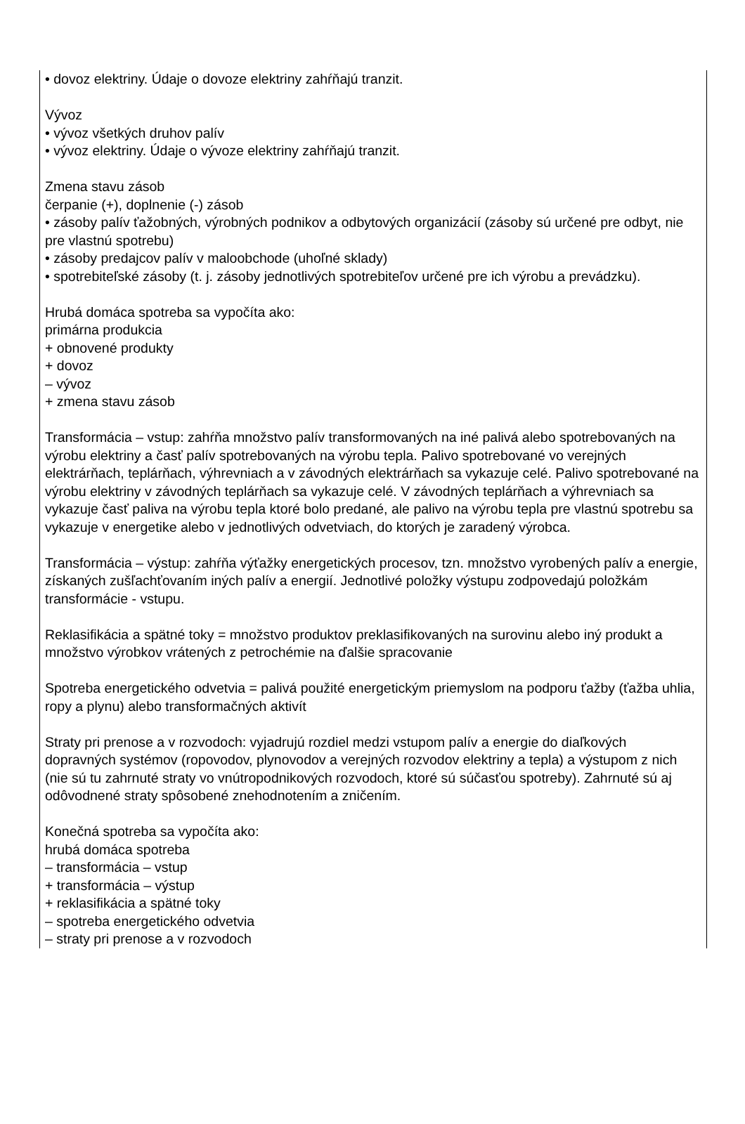• dovoz elektriny. Údaje o dovoze elektriny zahŕňajú tranzit.
Vývoz
• vývoz všetkých druhov palív
• vývoz elektriny. Údaje o vývoze elektriny zahŕňajú tranzit.
Zmena stavu zásob
čerpanie (+), doplnenie (-) zásob
• zásoby palív ťažobných, výrobných podnikov a odbytových organizácií (zásoby sú určené pre odbyt, nie pre vlastnú spotrebu)
• zásoby predajcov palív v maloobchode (uhoľné sklady)
• spotrebiteľské zásoby (t. j. zásoby jednotlivých spotrebiteľov určené pre ich výrobu a prevádzku).
Hrubá domáca spotreba sa vypočíta ako:
primárna produkcia
+ obnovené produkty
+ dovoz
– vývoz
+ zmena stavu zásob
Transformácia – vstup: zahŕňa množstvo palív transformovaných na iné palivá alebo spotrebovaných na výrobu elektriny a časť palív spotrebovaných na výrobu tepla. Palivo spotrebované vo verejných elektrárňach, teplárňach, výhrevniach a v závodných elektrárňach sa vykazuje celé. Palivo spotrebované na výrobu elektriny v závodných teplárňach sa vykazuje celé. V závodných teplárňach a výhrevniach sa vykazuje časť paliva na výrobu tepla ktoré bolo predané, ale palivo na výrobu tepla pre vlastnú spotrebu sa vykazuje v energetike alebo v jednotlivých odvetviach, do ktorých je zaradený výrobca.
Transformácia – výstup: zahŕňa výťažky energetických procesov, tzn. množstvo vyrobených palív a energie, získaných zušľachťovaním iných palív a energií. Jednotlivé položky výstupu zodpovedajú položkám transformácie - vstupu.
Reklasifikácia a spätné toky = množstvo produktov preklasifikovaných na surovinu alebo iný produkt a množstvo výrobkov vrátených z petrochémie na ďalšie spracovanie
Spotreba energetického odvetvia = palivá použité energetickým priemyslom na podporu ťažby (ťažba uhlia, ropy a plynu) alebo transformačných aktivít
Straty pri prenose a v rozvodoch: vyjadrujú rozdiel medzi vstupom palív a energie do diaľkových dopravných systémov (ropovodov, plynovodov a verejných rozvodov elektriny a tepla) a výstupom z nich (nie sú tu zahrnuté straty vo vnútropodnikových rozvodoch, ktoré sú súčasťou spotreby). Zahrnuté sú aj odôvodnené straty spôsobené znehodnotením a zničením.
Konečná spotreba sa vypočíta ako:
hrubá domáca spotreba
– transformácia – vstup
+ transformácia – výstup
+ reklasifikácia a spätné toky
– spotreba energetického odvetvia
– straty pri prenose a v rozvodoch